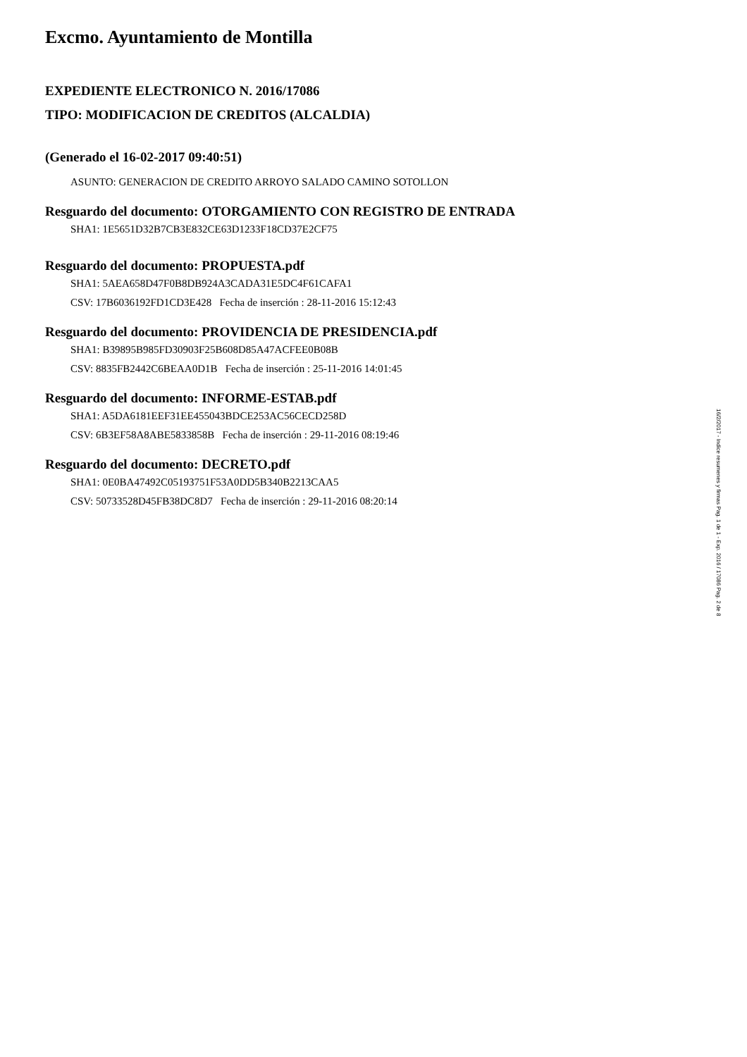Excmo. Ayuntamiento de Montilla
EXPEDIENTE ELECTRONICO N. 2016/17086
TIPO: MODIFICACION DE CREDITOS (ALCALDIA)
(Generado el 16-02-2017 09:40:51)
ASUNTO: GENERACION DE CREDITO ARROYO SALADO CAMINO SOTOLLON
Resguardo del documento: OTORGAMIENTO CON REGISTRO DE ENTRADA
SHA1: 1E5651D32B7CB3E832CE63D1233F18CD37E2CF75
Resguardo del documento: PROPUESTA.pdf
SHA1: 5AEA658D47F0B8DB924A3CADA31E5DC4F61CAFA1
CSV: 17B6036192FD1CD3E428 Fecha de inserción : 28-11-2016 15:12:43
Resguardo del documento: PROVIDENCIA DE PRESIDENCIA.pdf
SHA1: B39895B985FD30903F25B608D85A47ACFEE0B08B
CSV: 8835FB2442C6BEAA0D1B Fecha de inserción : 25-11-2016 14:01:45
Resguardo del documento: INFORME-ESTAB.pdf
SHA1: A5DA6181EEF31EE455043BDCE253AC56CECD258D
CSV: 6B3EF58A8ABE5833858B Fecha de inserción : 29-11-2016 08:19:46
Resguardo del documento: DECRETO.pdf
SHA1: 0E0BA47492C05193751F53A0DD5B340B2213CAA5
CSV: 50733528D45FB38DC8D7 Fecha de inserción : 29-11-2016 08:20:14
16/2/2017 - Indice resumenes y firmas Pag. 1 de 1 - Exp. 2016 / 17086 Pag. 2 de 8